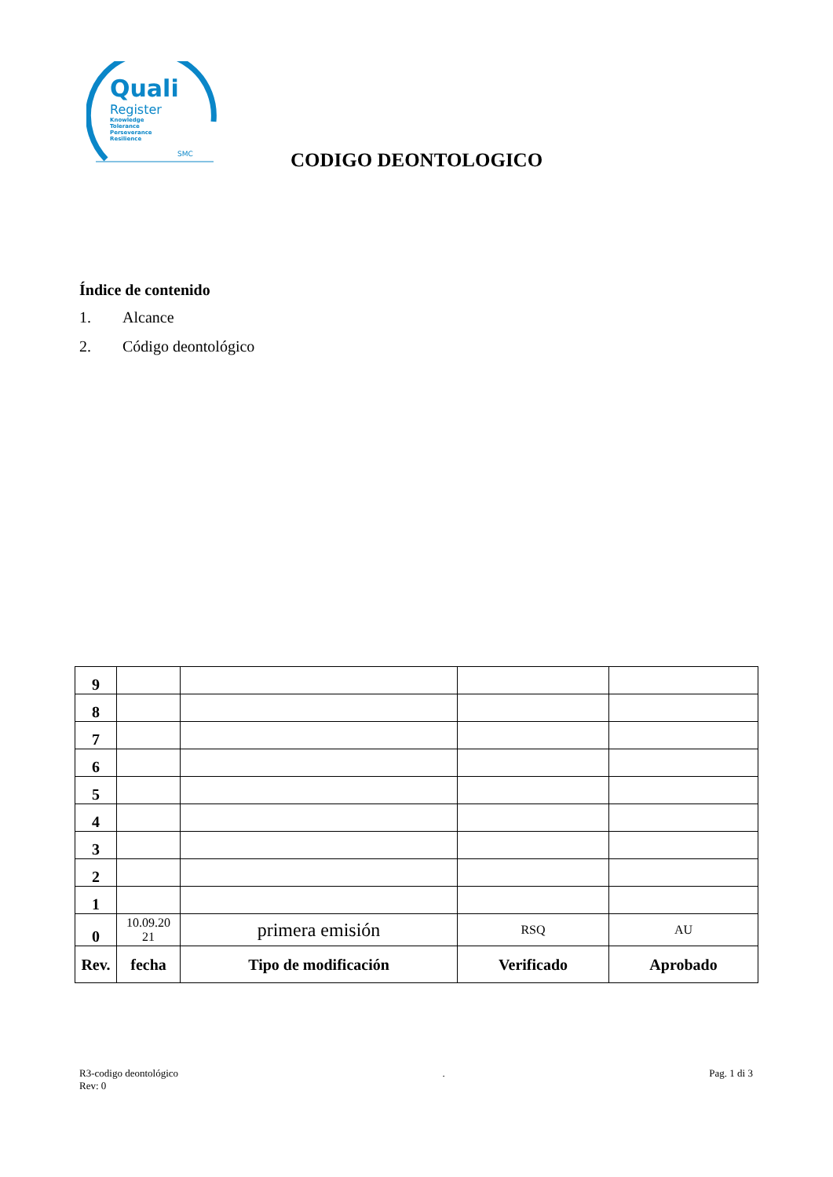Quali
Register
Knowledge
Tolerance
Perseverance
Resilience
SMC
CODIGO DEONTOLOGICO
Índice de contenido
1. Alcance
2. Código deontológico
| 9 | | | | |
| 8 | | | | |
| 7 | | | | |
| 6 | | | | |
| 5 | | | | |
| 4 | | | | |
| 3 | | | | |
| 2 | | | | |
| 1 | | | | |
| 0 | 10.09.20 21 | primera emisión | RSQ | AU |
| Rev. | fecha | Tipo de modificación | Verificado | Aprobado |
R3-codigo deontológico
Rev: 0
. Pag. 1 di 3